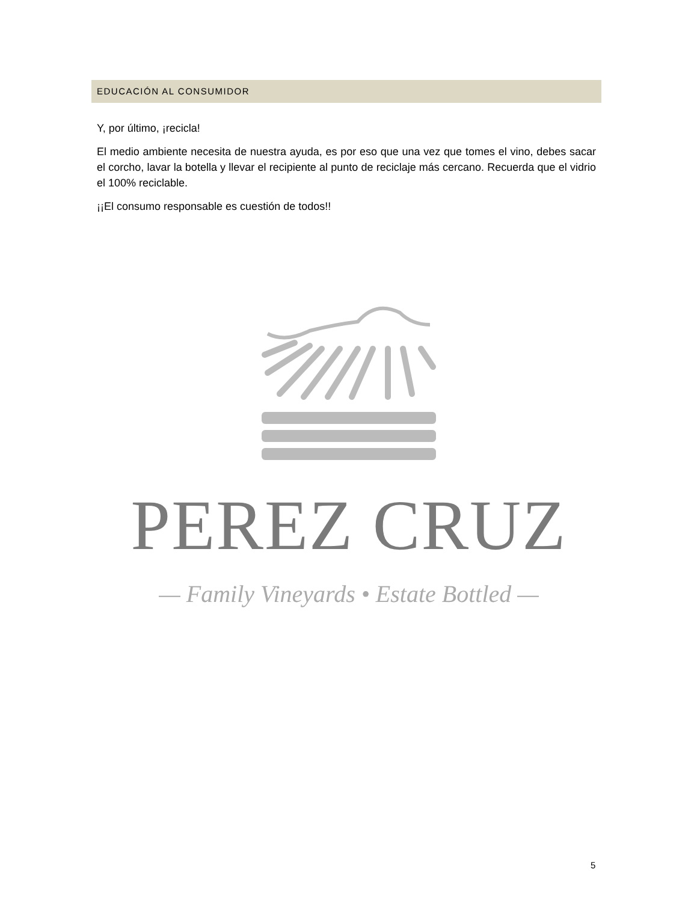EDUCACIÓN AL CONSUMIDOR
Y, por último, ¡recicla!
El medio ambiente necesita de nuestra ayuda, es por eso que una vez que tomes el vino, debes sacar el corcho, lavar la botella y llevar el recipiente al punto de reciclaje más cercano. Recuerda que el vidrio el 100% reciclable.
¡¡El consumo responsable es cuestión de todos!!
PEREZ CRUZ
— Family Vineyards • Estate Bottled —
5